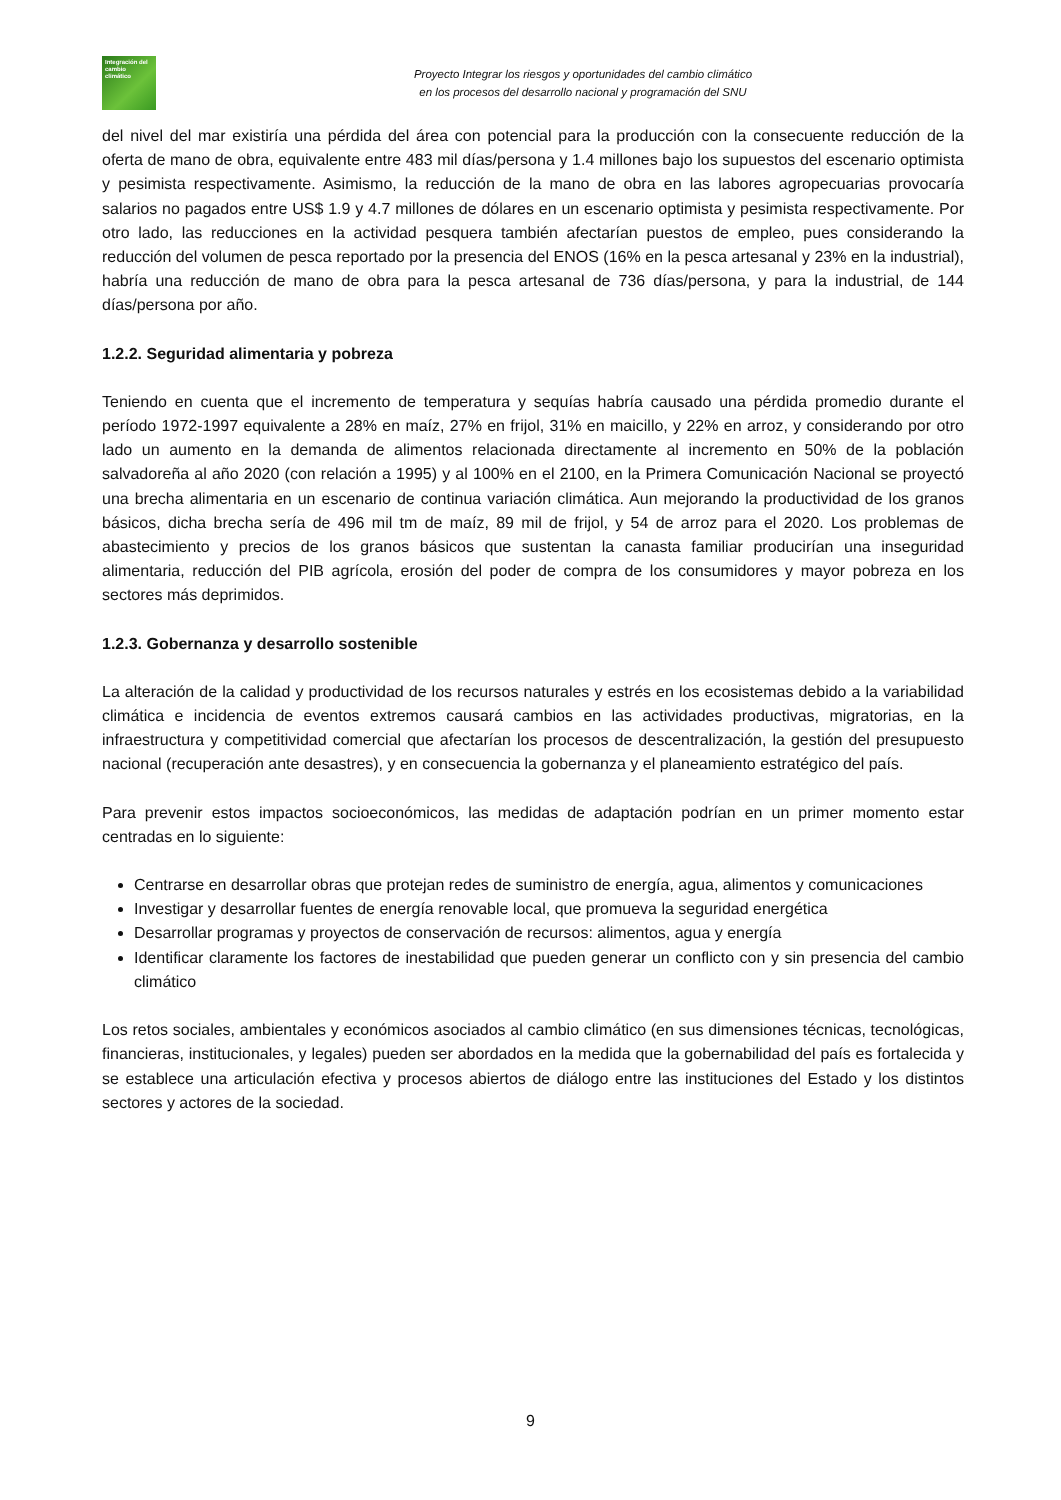Integración del cambio climático
Proyecto Integrar los riesgos y oportunidades del cambio climático
en los procesos del desarrollo nacional y programación del SNU
del nivel del mar existiría una pérdida del área con potencial para la producción con la consecuente reducción de la oferta de mano de obra, equivalente entre 483 mil días/persona y 1.4 millones bajo los supuestos del escenario optimista y pesimista respectivamente. Asimismo, la reducción de la mano de obra en las labores agropecuarias provocaría salarios no pagados entre US$ 1.9 y 4.7 millones de dólares en un escenario optimista y pesimista respectivamente. Por otro lado, las reducciones en la actividad pesquera también afectarían puestos de empleo, pues considerando la reducción del volumen de pesca reportado por la presencia del ENOS (16% en la pesca artesanal y 23% en la industrial), habría una reducción de mano de obra para la pesca artesanal de 736 días/persona, y para la industrial, de 144 días/persona por año.
1.2.2. Seguridad alimentaria y pobreza
Teniendo en cuenta que el incremento de temperatura y sequías habría causado una pérdida promedio durante el período 1972-1997 equivalente a 28% en maíz, 27% en frijol, 31% en maicillo, y 22% en arroz, y considerando por otro lado un aumento en la demanda de alimentos relacionada directamente al incremento en 50% de la población salvadoreña al año 2020 (con relación a 1995) y al 100% en el 2100, en la Primera Comunicación Nacional se proyectó una brecha alimentaria en un escenario de continua variación climática. Aun mejorando la productividad de los granos básicos, dicha brecha sería de 496 mil tm de maíz, 89 mil de frijol, y 54 de arroz para el 2020. Los problemas de abastecimiento y precios de los granos básicos que sustentan la canasta familiar producirían una inseguridad alimentaria, reducción del PIB agrícola, erosión del poder de compra de los consumidores y mayor pobreza en los sectores más deprimidos.
1.2.3. Gobernanza y desarrollo sostenible
La alteración de la calidad y productividad de los recursos naturales y estrés en los ecosistemas debido a la variabilidad climática e incidencia de eventos extremos causará cambios en las actividades productivas, migratorias, en la infraestructura y competitividad comercial que afectarían los procesos de descentralización, la gestión del presupuesto nacional (recuperación ante desastres), y en consecuencia la gobernanza y el planeamiento estratégico del país.
Para prevenir estos impactos socioeconómicos, las medidas de adaptación podrían en un primer momento estar centradas en lo siguiente:
Centrarse en desarrollar obras que protejan redes de suministro de energía, agua, alimentos y comunicaciones
Investigar y desarrollar fuentes de energía renovable local, que promueva la seguridad energética
Desarrollar programas y proyectos de conservación de recursos: alimentos, agua y energía
Identificar claramente los factores de inestabilidad que pueden generar un conflicto con y sin presencia del cambio climático
Los retos sociales, ambientales y económicos asociados al cambio climático (en sus dimensiones técnicas, tecnológicas, financieras, institucionales, y legales) pueden ser abordados en la medida que la gobernabilidad del país es fortalecida y se establece una articulación efectiva y procesos abiertos de diálogo entre las instituciones del Estado y los distintos sectores y actores de la sociedad.
9